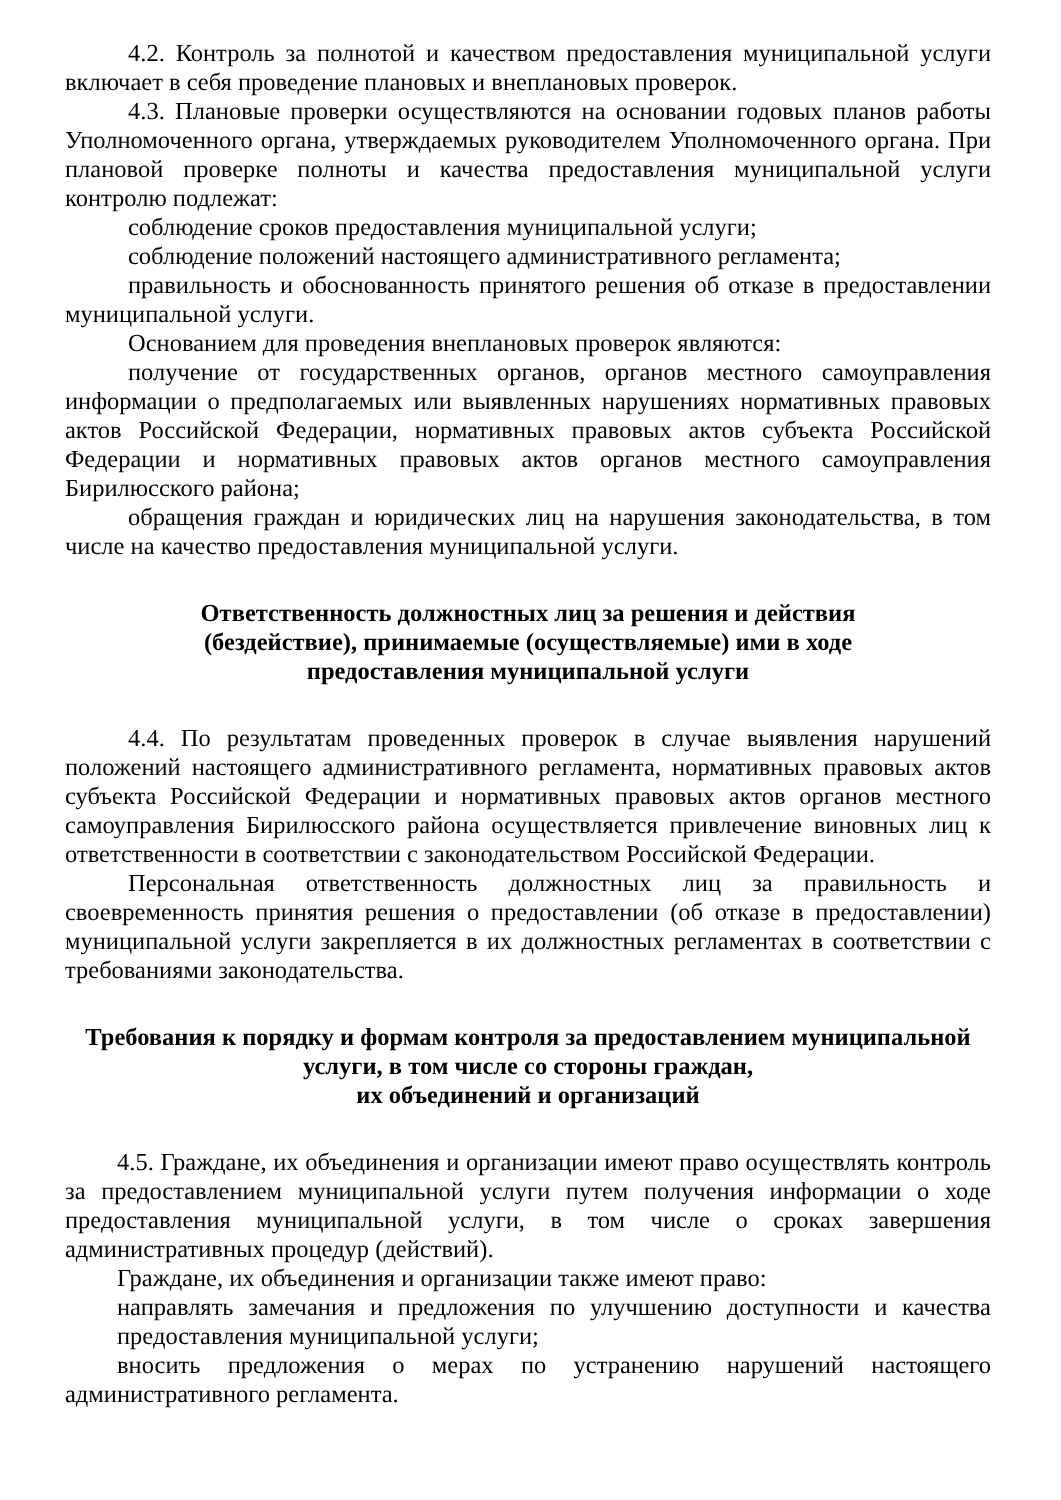4.2. Контроль за полнотой и качеством предоставления муниципальной услуги включает в себя проведение плановых и внеплановых проверок.
4.3. Плановые проверки осуществляются на основании годовых планов работы Уполномоченного органа, утверждаемых руководителем Уполномоченного органа. При плановой проверке полноты и качества предоставления муниципальной услуги контролю подлежат:
соблюдение сроков предоставления муниципальной услуги;
соблюдение положений настоящего административного регламента;
правильность и обоснованность принятого решения об отказе в предоставлении муниципальной услуги.
Основанием для проведения внеплановых проверок являются:
получение от государственных органов, органов местного самоуправления информации о предполагаемых или выявленных нарушениях нормативных правовых актов Российской Федерации, нормативных правовых актов субъекта Российской Федерации и нормативных правовых актов органов местного самоуправления Бирилюсского района;
обращения граждан и юридических лиц на нарушения законодательства, в том числе на качество предоставления муниципальной услуги.
Ответственность должностных лиц за решения и действия
(бездействие), принимаемые (осуществляемые) ими в ходе
предоставления муниципальной услуги
4.4. По результатам проведенных проверок в случае выявления нарушений положений настоящего административного регламента, нормативных правовых актов субъекта Российской Федерации и нормативных правовых актов органов местного самоуправления Бирилюсского района осуществляется привлечение виновных лиц к ответственности в соответствии с законодательством Российской Федерации.
Персональная ответственность должностных лиц за правильность и своевременность принятия решения о предоставлении (об отказе в предоставлении) муниципальной услуги закрепляется в их должностных регламентах в соответствии с требованиями законодательства.
Требования к порядку и формам контроля за предоставлением муниципальной
услуги, в том числе со стороны граждан,
их объединений и организаций
4.5. Граждане, их объединения и организации имеют право осуществлять контроль за предоставлением муниципальной услуги путем получения информации о ходе предоставления муниципальной услуги, в том числе о сроках завершения административных процедур (действий).
Граждане, их объединения и организации также имеют право:
направлять замечания и предложения по улучшению доступности и качества предоставления муниципальной услуги;
вносить предложения о мерах по устранению нарушений настоящего административного регламента.